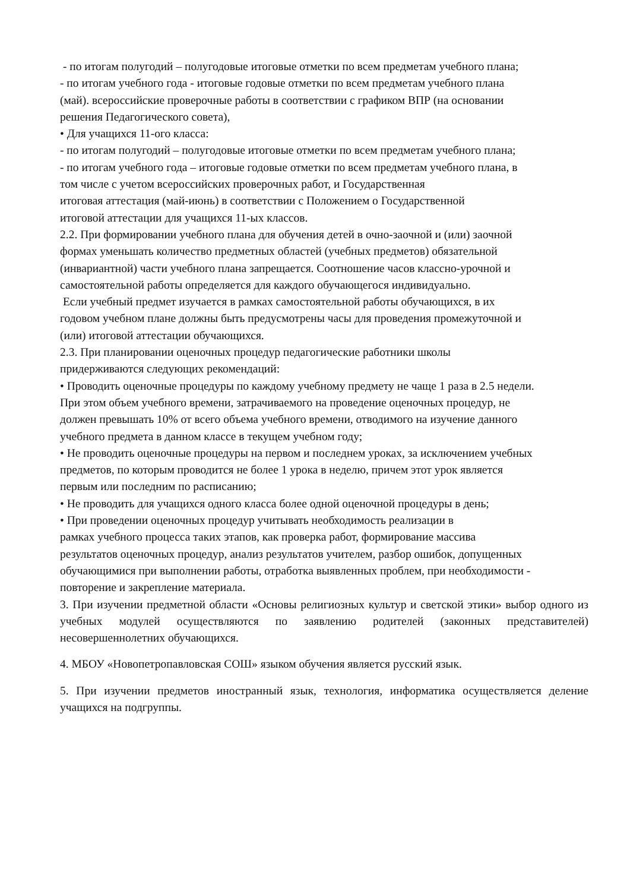- по итогам полугодий – полугодовые итоговые отметки по всем предметам учебного плана;
- по итогам учебного года - итоговые годовые отметки по всем предметам учебного плана
(май). всероссийские проверочные работы в соответствии с графиком ВПР (на основании
решения Педагогического совета),
• Для учащихся 11-ого класса:
- по итогам полугодий – полугодовые итоговые отметки по всем предметам учебного плана;
- по итогам учебного года – итоговые годовые отметки по всем предметам учебного плана, в
том числе с учетом всероссийских проверочных работ, и Государственная
итоговая аттестация (май-июнь) в соответствии с Положением о Государственной
итоговой аттестации для учащихся 11-ых классов.
2.2. При формировании учебного плана для обучения детей в очно-заочной и (или) заочной
формах уменьшать количество предметных областей (учебных предметов) обязательной
(инвариантной) части учебного плана запрещается. Соотношение часов классно-урочной и
самостоятельной работы определяется для каждого обучающегося индивидуально.
Если учебный предмет изучается в рамках самостоятельной работы обучающихся, в их
годовом учебном плане должны быть предусмотрены часы для проведения промежуточной и
(или) итоговой аттестации обучающихся.
2.3. При планировании оценочных процедур педагогические работники школы
придерживаются следующих рекомендаций:
• Проводить оценочные процедуры по каждому учебному предмету не чаще 1 раза в 2.5 недели.
При этом объем учебного времени, затрачиваемого на проведение оценочных процедур, не
должен превышать 10% от всего объема учебного времени, отводимого на изучение данного
учебного предмета в данном классе в текущем учебном году;
• Не проводить оценочные процедуры на первом и последнем уроках, за исключением учебных
предметов, по которым проводится не более 1 урока в неделю, причем этот урок является
первым или последним по расписанию;
• Не проводить для учащихся одного класса более одной оценочной процедуры в день;
• При проведении оценочных процедур учитывать необходимость реализации в
рамках учебного процесса таких этапов, как проверка работ, формирование массива
результатов оценочных процедур, анализ результатов учителем, разбор ошибок, допущенных
обучающимися при выполнении работы, отработка выявленных проблем, при необходимости -
повторение и закрепление материала.
3. При изучении предметной области «Основы религиозных культур и светской этики» выбор одного из учебных модулей осуществляются по заявлению родителей (законных представителей) несовершеннолетних обучающихся.
4. МБОУ «Новопетропавловская СОШ» языком обучения является русский язык.
5. При изучении предметов иностранный язык, технология, информатика осуществляется деление учащихся на подгруппы.